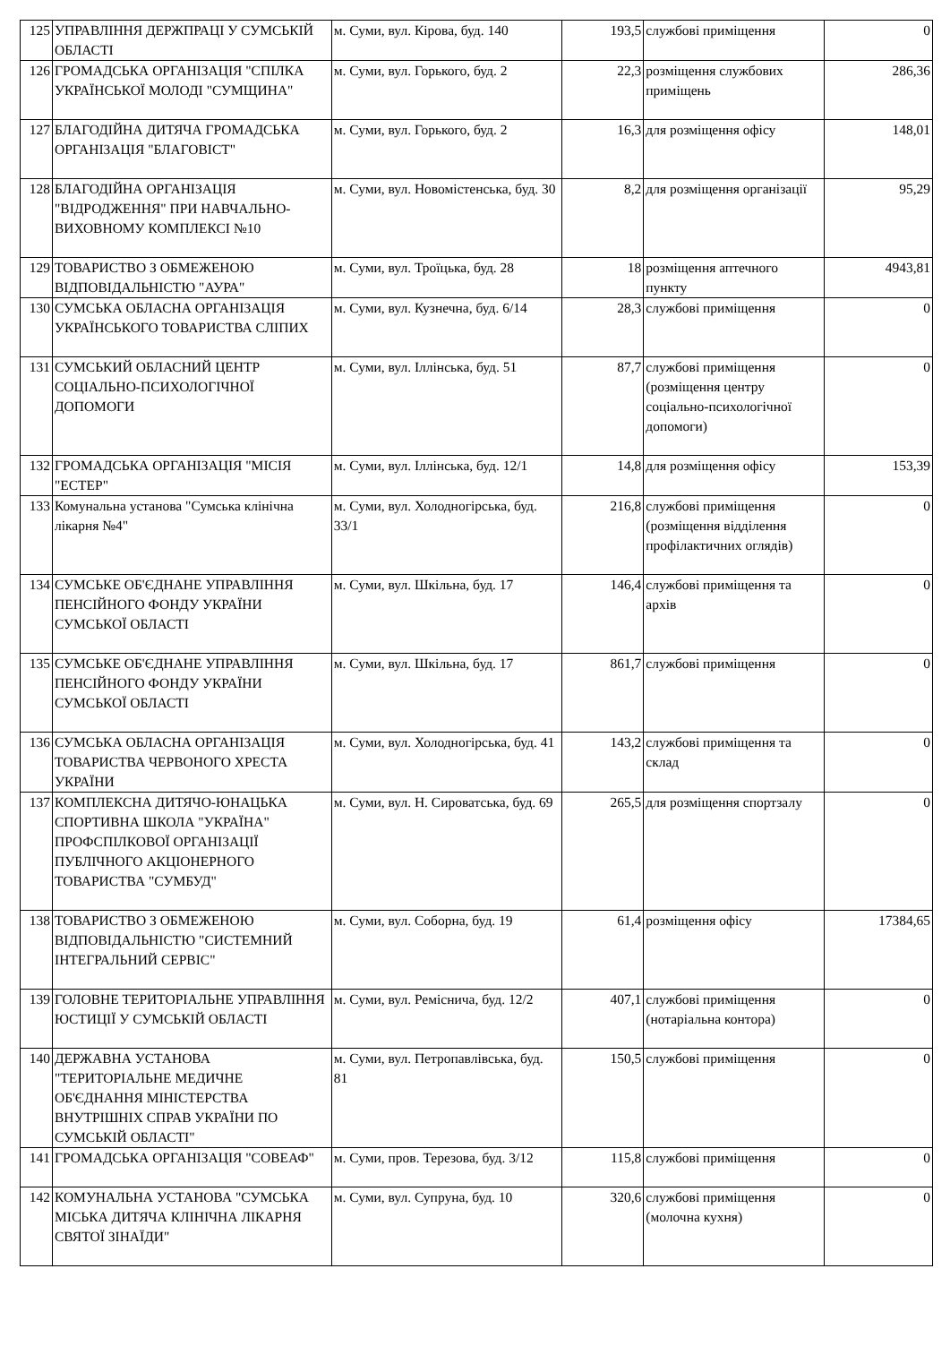| 125 | УПРАВЛІННЯ ДЕРЖПРАЦІ У СУМСЬКІЙ ОБЛАСТІ | м. Суми, вул. Кірова, буд. 140 | 193,5 | службові приміщення | 0 |
| 126 | ГРОМАДСЬКА ОРГАНІЗАЦІЯ "СПІЛКА УКРАЇНСЬКОЇ МОЛОДІ "СУМЩИНА" | м. Суми, вул. Горького, буд. 2 | 22,3 | розміщення службових приміщень | 286,36 |
| 127 | БЛАГОДІЙНА ДИТЯЧА ГРОМАДСЬКА ОРГАНІЗАЦІЯ "БЛАГОВІСТ" | м. Суми, вул. Горького, буд. 2 | 16,3 | для розміщення офісу | 148,01 |
| 128 | БЛАГОДІЙНА ОРГАНІЗАЦІЯ "ВІДРОДЖЕННЯ" ПРИ НАВЧАЛЬНО-ВИХОВНОМУ КОМПЛЕКСІ №10 | м. Суми, вул. Новомістенська, буд. 30 | 8,2 | для розміщення організації | 95,29 |
| 129 | ТОВАРИСТВО З ОБМЕЖЕНОЮ ВІДПОВІДАЛЬНІСТЮ "АУРА" | м. Суми, вул. Троїцька, буд. 28 | 18 | розміщення аптечного пункту | 4943,81 |
| 130 | СУМСЬКА ОБЛАСНА ОРГАНІЗАЦІЯ УКРАЇНСЬКОГО ТОВАРИСТВА СЛІПИХ | м. Суми, вул. Кузнечна, буд. 6/14 | 28,3 | службові приміщення | 0 |
| 131 | СУМСЬКИЙ ОБЛАСНИЙ ЦЕНТР СОЦІАЛЬНО-ПСИХОЛОГІЧНОЇ ДОПОМОГИ | м. Суми, вул. Іллінська, буд. 51 | 87,7 | службові приміщення (розміщення центру соціально-психологічної допомоги) | 0 |
| 132 | ГРОМАДСЬКА ОРГАНІЗАЦІЯ "МІСІЯ "ЕСТЕР" | м. Суми, вул. Іллінська, буд. 12/1 | 14,8 | для розміщення офісу | 153,39 |
| 133 | Комунальна установа "Сумська клінічна лікарня №4" | м. Суми, вул. Холодногірська, буд. 33/1 | 216,8 | службові приміщення (розміщення відділення профілактичних оглядів) | 0 |
| 134 | СУМСЬКЕ ОБ'ЄДНАНЕ УПРАВЛІННЯ ПЕНСІЙНОГО ФОНДУ УКРАЇНИ СУМСЬКОЇ ОБЛАСТІ | м. Суми, вул. Шкільна, буд. 17 | 146,4 | службові приміщення та архів | 0 |
| 135 | СУМСЬКЕ ОБ'ЄДНАНЕ УПРАВЛІННЯ ПЕНСІЙНОГО ФОНДУ УКРАЇНИ СУМСЬКОЇ ОБЛАСТІ | м. Суми, вул. Шкільна, буд. 17 | 861,7 | службові приміщення | 0 |
| 136 | СУМСЬКА ОБЛАСНА ОРГАНІЗАЦІЯ ТОВАРИСТВА ЧЕРВОНОГО ХРЕСТА УКРАЇНИ | м. Суми, вул. Холодногірська, буд. 41 | 143,2 | службові приміщення та склад | 0 |
| 137 | КОМПЛЕКСНА ДИТЯЧО-ЮНАЦЬКА СПОРТИВНА ШКОЛА "УКРАЇНА" ПРОФСПІЛКОВОЇ ОРГАНІЗАЦІЇ ПУБЛІЧНОГО АКЦІОНЕРНОГО ТОВАРИСТВА "СУМБУД" | м. Суми, вул. Н. Сироватська, буд. 69 | 265,5 | для розміщення спортзалу | 0 |
| 138 | ТОВАРИСТВО З ОБМЕЖЕНОЮ ВІДПОВІДАЛЬНІСТЮ "СИСТЕМНИЙ ІНТЕГРАЛЬНИЙ СЕРВІС" | м. Суми, вул. Соборна, буд. 19 | 61,4 | розміщення офісу | 17384,65 |
| 139 | ГОЛОВНЕ ТЕРИТОРІАЛЬНЕ УПРАВЛІННЯ ЮСТИЦІЇ У СУМСЬКІЙ ОБЛАСТІ | м. Суми, вул. Реміснича, буд. 12/2 | 407,1 | службові приміщення (нотаріальна контора) | 0 |
| 140 | ДЕРЖАВНА УСТАНОВА "ТЕРИТОРІАЛЬНЕ МЕДИЧНЕ ОБ'ЄДНАННЯ МІНІСТЕРСТВА ВНУТРІШНІХ СПРАВ УКРАЇНИ ПО СУМСЬКІЙ ОБЛАСТІ" | м. Суми, вул. Петропавлівська, буд. 81 | 150,5 | службові приміщення | 0 |
| 141 | ГРОМАДСЬКА ОРГАНІЗАЦІЯ "СОВЕАФ" | м. Суми, пров. Терезова, буд. 3/12 | 115,8 | службові приміщення | 0 |
| 142 | КОМУНАЛЬНА УСТАНОВА "СУМСЬКА МІСЬКА ДИТЯЧА КЛІНІЧНА ЛІКАРНЯ СВЯТОЇ ЗІНАЇДИ" | м. Суми, вул. Супруна, буд. 10 | 320,6 | службові приміщення (молочна кухня) | 0 |